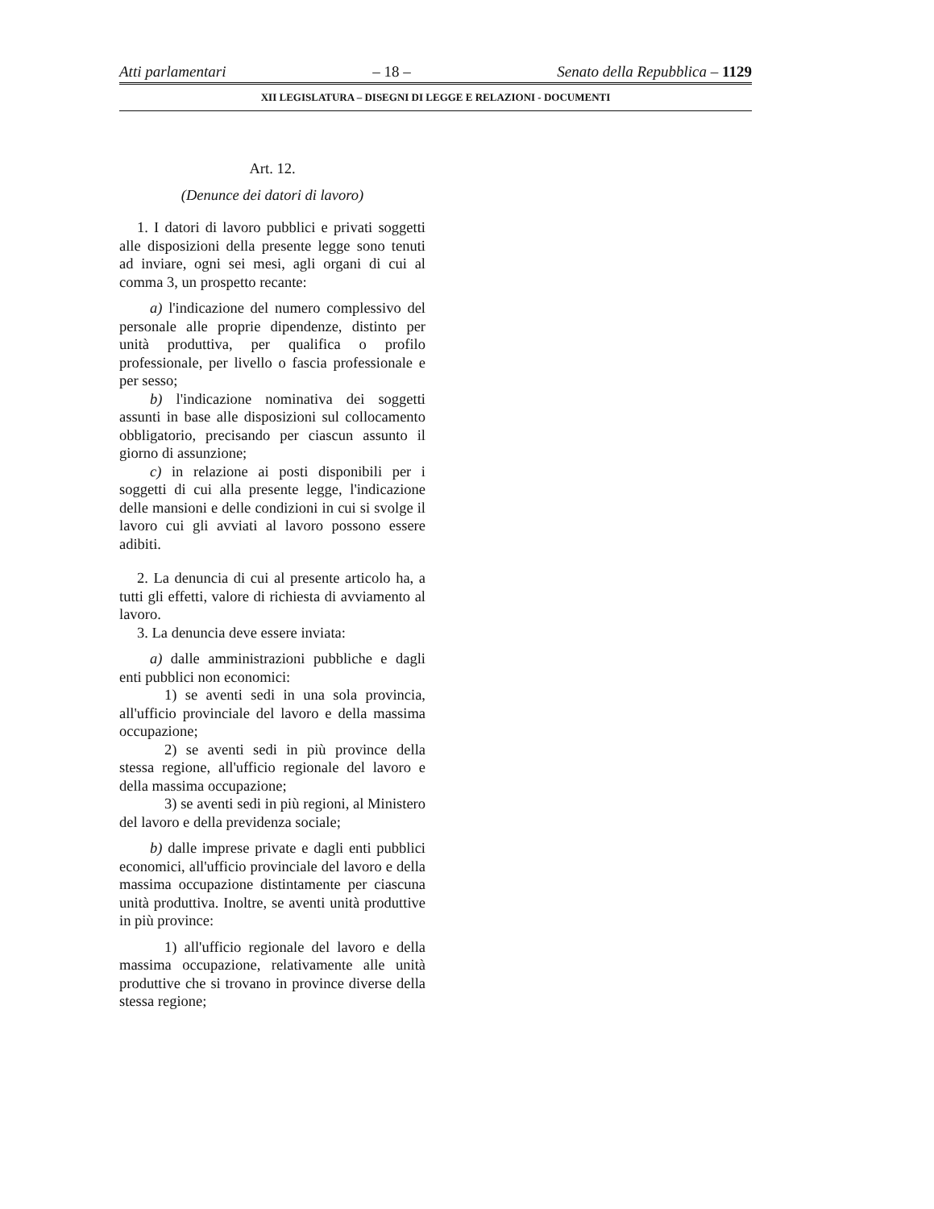Atti parlamentari – 18 – Senato della Repubblica – 1129
XII LEGISLATURA – DISEGNI DI LEGGE E RELAZIONI - DOCUMENTI
Art. 12.
(Denunce dei datori di lavoro)
1. I datori di lavoro pubblici e privati soggetti alle disposizioni della presente legge sono tenuti ad inviare, ogni sei mesi, agli organi di cui al comma 3, un prospetto recante:
a) l'indicazione del numero complessivo del personale alle proprie dipendenze, distinto per unità produttiva, per qualifica o profilo professionale, per livello o fascia professionale e per sesso;
b) l'indicazione nominativa dei soggetti assunti in base alle disposizioni sul collocamento obbligatorio, precisando per ciascun assunto il giorno di assunzione;
c) in relazione ai posti disponibili per i soggetti di cui alla presente legge, l'indicazione delle mansioni e delle condizioni in cui si svolge il lavoro cui gli avviati al lavoro possono essere adibiti.
2. La denuncia di cui al presente articolo ha, a tutti gli effetti, valore di richiesta di avviamento al lavoro.
3. La denuncia deve essere inviata:
a) dalle amministrazioni pubbliche e dagli enti pubblici non economici:
1) se aventi sedi in una sola provincia, all'ufficio provinciale del lavoro e della massima occupazione;
2) se aventi sedi in più province della stessa regione, all'ufficio regionale del lavoro e della massima occupazione;
3) se aventi sedi in più regioni, al Ministero del lavoro e della previdenza sociale;
b) dalle imprese private e dagli enti pubblici economici, all'ufficio provinciale del lavoro e della massima occupazione distintamente per ciascuna unità produttiva. Inoltre, se aventi unità produttive in più province:
1) all'ufficio regionale del lavoro e della massima occupazione, relativamente alle unità produttive che si trovano in province diverse della stessa regione;